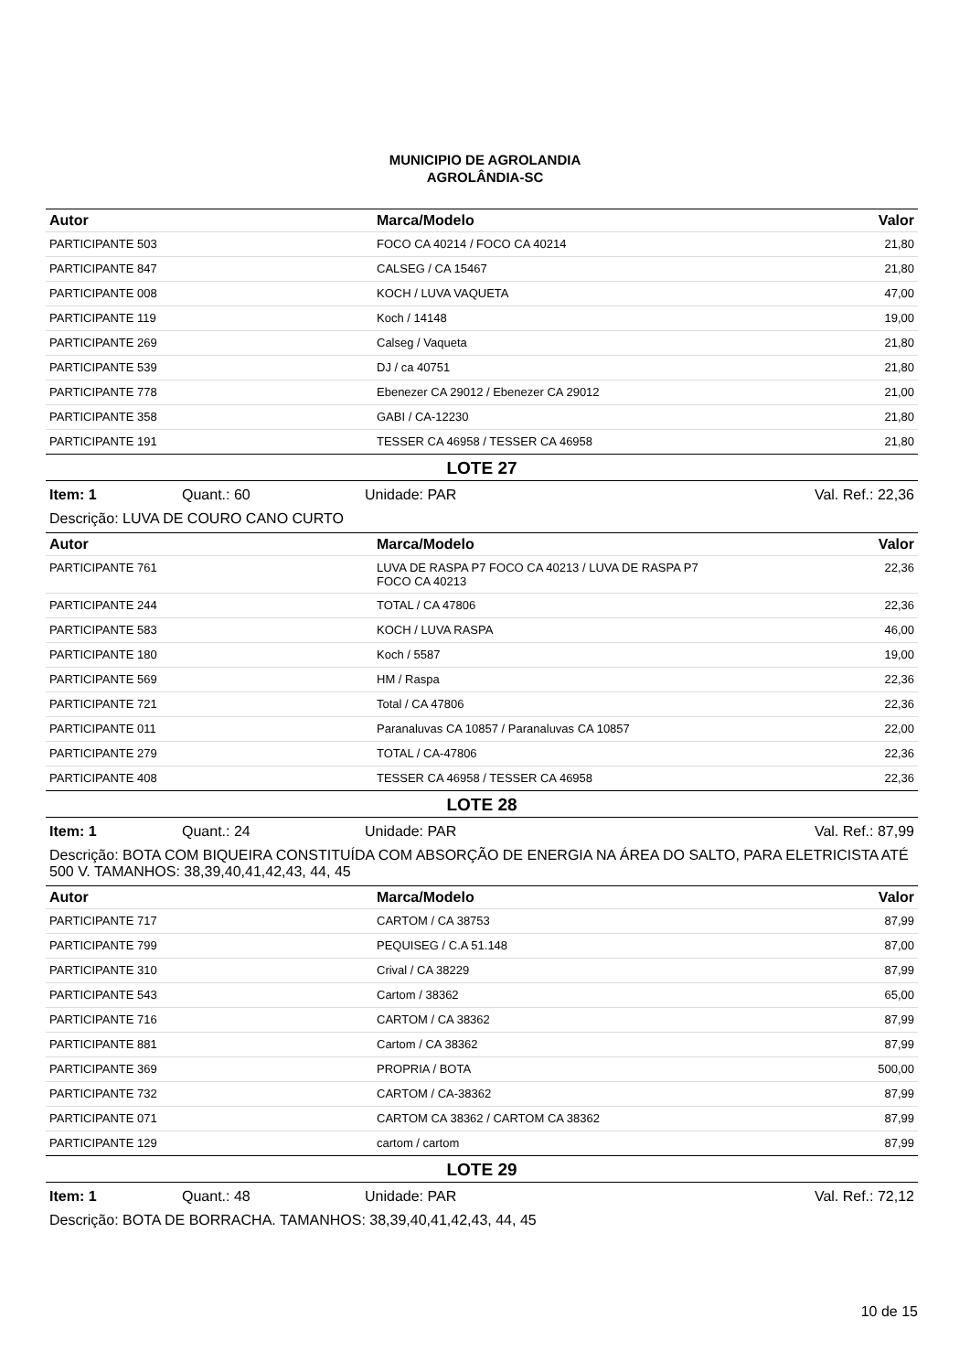MUNICIPIO DE AGROLANDIA
AGROLÂNDIA-SC
| Autor | Marca/Modelo | Valor |
| --- | --- | --- |
| PARTICIPANTE 503 | FOCO CA 40214 / FOCO CA 40214 | 21,80 |
| PARTICIPANTE 847 | CALSEG / CA 15467 | 21,80 |
| PARTICIPANTE 008 | KOCH / LUVA VAQUETA | 47,00 |
| PARTICIPANTE 119 | Koch / 14148 | 19,00 |
| PARTICIPANTE 269 | Calseg / Vaqueta | 21,80 |
| PARTICIPANTE 539 | DJ / ca 40751 | 21,80 |
| PARTICIPANTE 778 | Ebenezer CA 29012 / Ebenezer CA 29012 | 21,00 |
| PARTICIPANTE 358 | GABI / CA-12230 | 21,80 |
| PARTICIPANTE 191 | TESSER CA 46958 / TESSER CA 46958 | 21,80 |
LOTE 27
Item: 1 Quant.: 60 Unidade: PAR Val. Ref.: 22,36
Descrição: LUVA DE COURO CANO CURTO
| Autor | Marca/Modelo | Valor |
| --- | --- | --- |
| PARTICIPANTE 761 | LUVA DE RASPA P7 FOCO CA 40213 / LUVA DE RASPA P7 FOCO CA 40213 | 22,36 |
| PARTICIPANTE 244 | TOTAL / CA 47806 | 22,36 |
| PARTICIPANTE 583 | KOCH / LUVA RASPA | 46,00 |
| PARTICIPANTE 180 | Koch / 5587 | 19,00 |
| PARTICIPANTE 569 | HM / Raspa | 22,36 |
| PARTICIPANTE 721 | Total / CA 47806 | 22,36 |
| PARTICIPANTE 011 | Paranaluvas CA 10857 / Paranaluvas CA 10857 | 22,00 |
| PARTICIPANTE 279 | TOTAL / CA-47806 | 22,36 |
| PARTICIPANTE 408 | TESSER CA 46958 / TESSER CA 46958 | 22,36 |
LOTE 28
Item: 1 Quant.: 24 Unidade: PAR Val. Ref.: 87,99
Descrição: BOTA COM BIQUEIRA CONSTITUÍDA COM ABSORÇÃO DE ENERGIA NA ÁREA DO SALTO, PARA ELETRICISTA ATÉ 500 V. TAMANHOS: 38,39,40,41,42,43, 44, 45
| Autor | Marca/Modelo | Valor |
| --- | --- | --- |
| PARTICIPANTE 717 | CARTOM / CA 38753 | 87,99 |
| PARTICIPANTE 799 | PEQUISEG / C.A 51.148 | 87,00 |
| PARTICIPANTE 310 | Crival / CA 38229 | 87,99 |
| PARTICIPANTE 543 | Cartom / 38362 | 65,00 |
| PARTICIPANTE 716 | CARTOM / CA 38362 | 87,99 |
| PARTICIPANTE 881 | Cartom / CA 38362 | 87,99 |
| PARTICIPANTE 369 | PROPRIA / BOTA | 500,00 |
| PARTICIPANTE 732 | CARTOM / CA-38362 | 87,99 |
| PARTICIPANTE 071 | CARTOM CA 38362 / CARTOM CA 38362 | 87,99 |
| PARTICIPANTE 129 | cartom / cartom | 87,99 |
LOTE 29
Item: 1 Quant.: 48 Unidade: PAR Val. Ref.: 72,12
Descrição: BOTA DE BORRACHA. TAMANHOS: 38,39,40,41,42,43, 44, 45
10 de 15